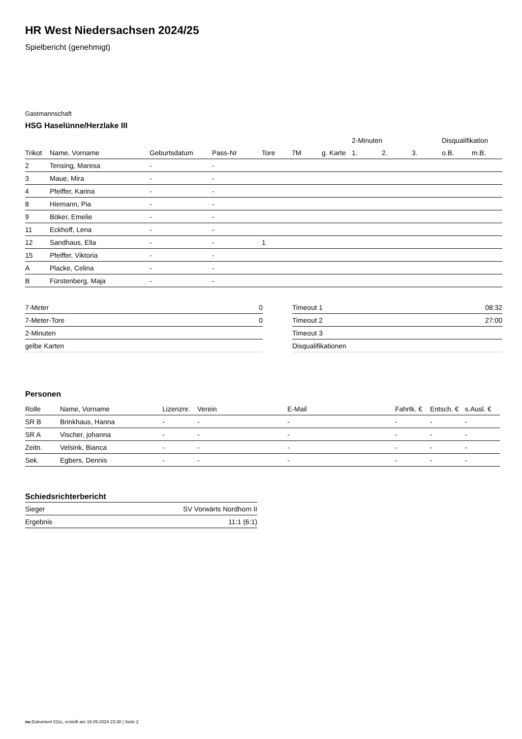HR West Niedersachsen 2024/25
Spielbericht (genehmigt)
Gastmannschaft
HSG Haselünne/Herzlake III
| | | | | | | | 2-Minuten | | | Disqualifikation | |
| --- | --- | --- | --- | --- | --- | --- | --- | --- | --- | --- | --- |
| Trikot | Name, Vorname | Geburtsdatum | Pass-Nr | Tore | 7M | g. Karte | 1. | 2. | 3. | o.B. | m.B. |
| 2 | Tensing, Maresa | - | - | | | | | | | | |
| 3 | Maue, Mira | - | - | | | | | | | | |
| 4 | Pfeiffer, Karina | - | - | | | | | | | | |
| 8 | Hiemann, Pia | - | - | | | | | | | | |
| 9 | Böker, Emelie | - | - | | | | | | | | |
| 11 | Eckhoff, Lena | - | - | | | | | | | | |
| 12 | Sandhaus, Ella | - | - | 1 | | | | | | | |
| 15 | Pfeiffer, Viktoria | - | - | | | | | | | | |
| A | Placke, Celina | - | - | | | | | | | | |
| B | Fürstenberg, Maja | - | - | | | | | | | | |
| 7-Meter | 0 |
| 7-Meter-Tore | 0 |
| 2-Minuten | |
| gelbe Karten | |
| Timeout 1 | 08:32 |
| Timeout 2 | 27:00 |
| Timeout 3 | |
| Disqualifikationen | |
Personen
| Rolle | Name, Vorname | Lizenznr. | Verein | E-Mail | Fahrtk. € | Entsch. € | s.Ausl. € |
| --- | --- | --- | --- | --- | --- | --- | --- |
| SR B | Brinkhaus, Hanna | - | - | - | - | - | - |
| SR A | Vischer, johanna | - | - | - | - | - | - |
| Zeitn. | Velsink, Bianca | - | - | - | - | - | - |
| Sek. | Egbers, Dennis | - | - | - | - | - | - |
Schiedsrichterbericht
| Sieger | SV Vorwärts Nordhorn II |
| Ergebnis | 11:1 (6:1) |
nu.Dokument 011e, erstellt am 19.09.2024 23:30 | Seite 2